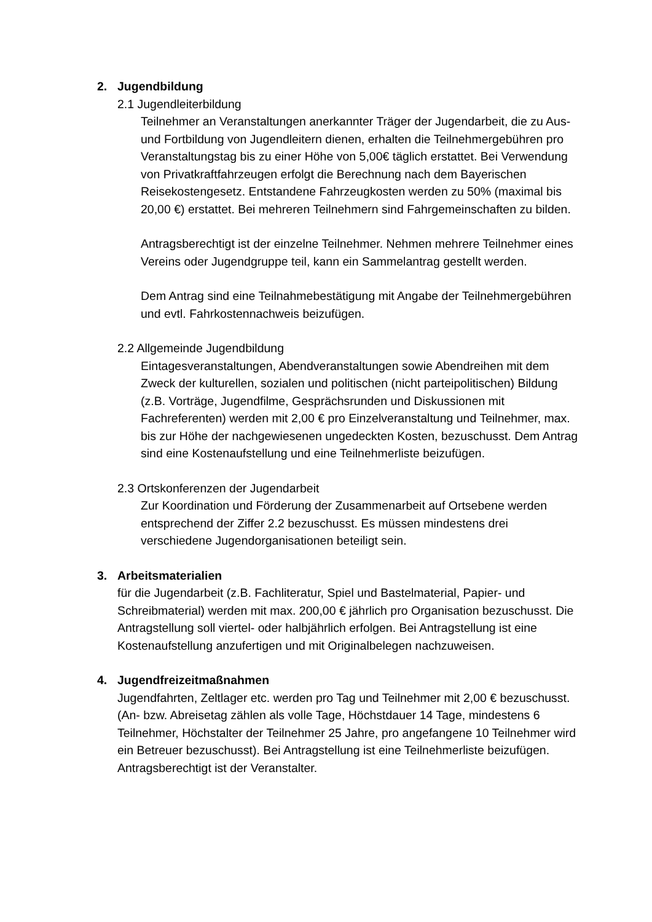2. Jugendbildung
2.1 Jugendleiterbildung
Teilnehmer an Veranstaltungen anerkannter Träger der Jugendarbeit, die zu Aus- und Fortbildung von Jugendleitern dienen, erhalten die Teilnehmergebühren pro Veranstaltungstag bis zu einer Höhe von 5,00€ täglich erstattet. Bei Verwendung von Privatkraftfahrzeugen erfolgt die Berechnung nach dem Bayerischen Reisekostengesetz. Entstandene Fahrzeugkosten werden zu 50% (maximal bis 20,00 €) erstattet. Bei mehreren Teilnehmern sind Fahrgemeinschaften zu bilden.
Antragsberechtigt ist der einzelne Teilnehmer. Nehmen mehrere Teilnehmer eines Vereins oder Jugendgruppe teil, kann ein Sammelantrag gestellt werden.
Dem Antrag sind eine Teilnahmebestätigung mit Angabe der Teilnehmergebühren und evtl. Fahrkostennachweis beizufügen.
2.2 Allgemeinde Jugendbildung
Eintagesveranstaltungen, Abendveranstaltungen sowie Abendreihen mit dem Zweck der kulturellen, sozialen und politischen (nicht parteipolitischen) Bildung (z.B. Vorträge, Jugendfilme, Gesprächsrunden und Diskussionen mit Fachreferenten) werden mit 2,00 € pro Einzelveranstaltung und Teilnehmer, max. bis zur Höhe der nachgewiesenen ungedeckten Kosten, bezuschusst. Dem Antrag sind eine Kostenaufstellung und eine Teilnehmerliste beizufügen.
2.3 Ortskonferenzen der Jugendarbeit
Zur Koordination und Förderung der Zusammenarbeit auf Ortsebene werden entsprechend der Ziffer 2.2 bezuschusst. Es müssen mindestens drei verschiedene Jugendorganisationen beteiligt sein.
3. Arbeitsmaterialien
für die Jugendarbeit (z.B. Fachliteratur, Spiel und Bastelmaterial, Papier- und Schreibmaterial) werden mit max. 200,00 € jährlich pro Organisation bezuschusst. Die Antragstellung soll viertel- oder halbjährlich erfolgen. Bei Antragstellung ist eine Kostenaufstellung anzufertigen und mit Originalbelegen nachzuweisen.
4. Jugendfreizeitmaßnahmen
Jugendfahrten, Zeltlager etc. werden pro Tag und Teilnehmer mit 2,00 € bezuschusst. (An- bzw. Abreisetag zählen als volle Tage, Höchstdauer 14 Tage, mindestens 6 Teilnehmer, Höchstalter der Teilnehmer 25 Jahre, pro angefangene 10 Teilnehmer wird ein Betreuer bezuschusst). Bei Antragstellung ist eine Teilnehmerliste beizufügen. Antragsberechtigt ist der Veranstalter.